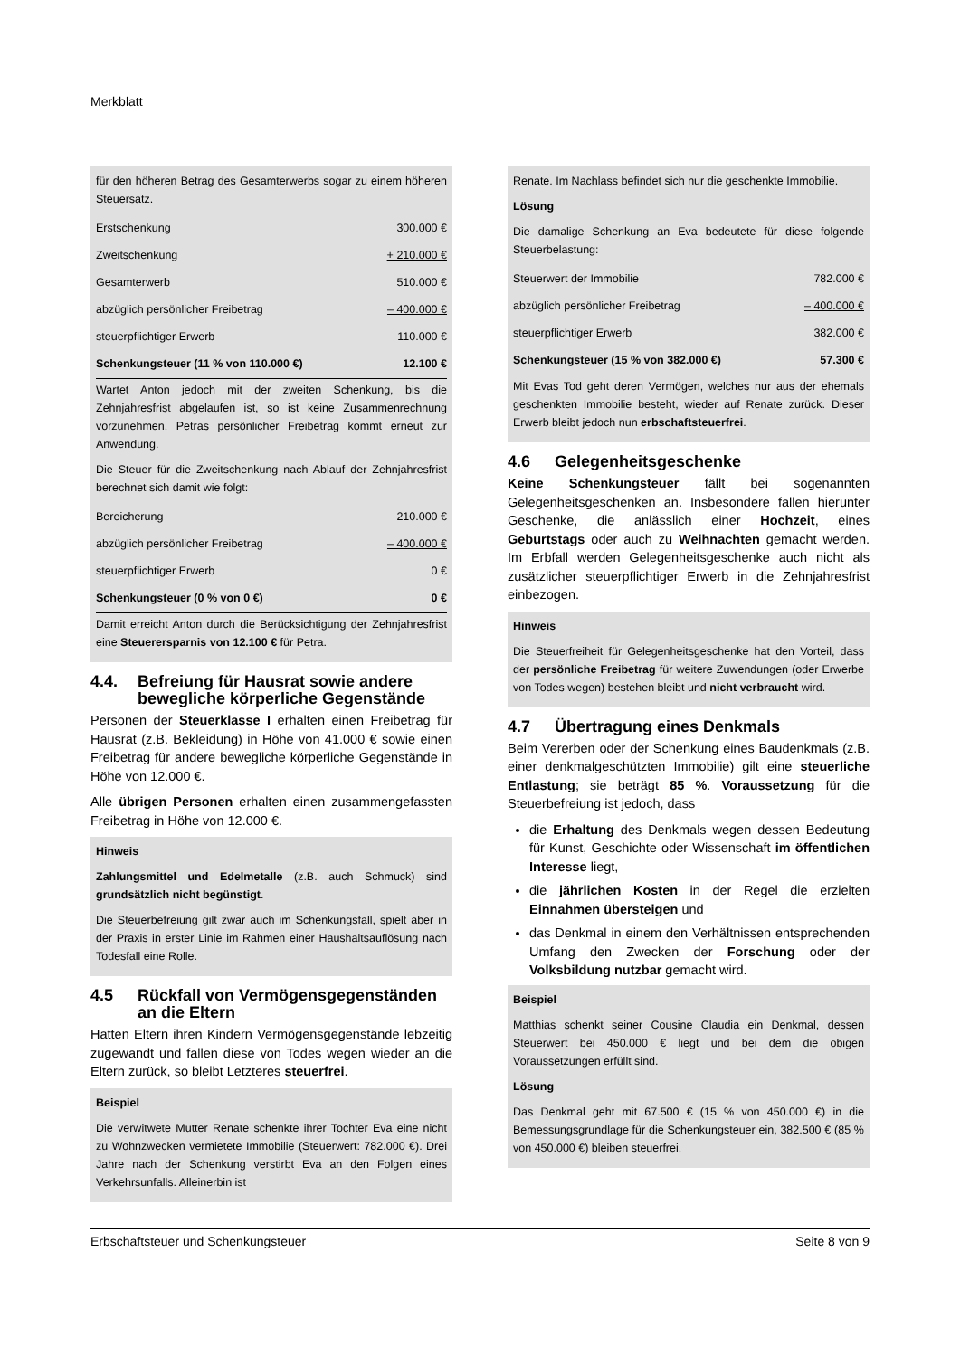Merkblatt
für den höheren Betrag des Gesamterwerbs sogar zu einem höheren Steuersatz.
| Erstschenkung | 300.000 € |
| Zweitschenkung | + 210.000 € |
| Gesamterwerb | 510.000 € |
| abzüglich persönlicher Freibetrag | – 400.000 € |
| steuerpflichtiger Erwerb | 110.000 € |
| Schenkungsteuer (11 % von 110.000 €) | 12.100 € |
Wartet Anton jedoch mit der zweiten Schenkung, bis die Zehnjahresfrist abgelaufen ist, so ist keine Zusammenrechnung vorzunehmen. Petras persönlicher Freibetrag kommt erneut zur Anwendung.
Die Steuer für die Zweitschenkung nach Ablauf der Zehnjahresfrist berechnet sich damit wie folgt:
| Bereicherung | 210.000 € |
| abzüglich persönlicher Freibetrag | – 400.000 € |
| steuerpflichtiger Erwerb | 0 € |
| Schenkungsteuer (0 % von 0 €) | 0 € |
Damit erreicht Anton durch die Berücksichtigung der Zehnjahresfrist eine Steuerersparnis von 12.100 € für Petra.
4.4. Befreiung für Hausrat sowie andere bewegliche körperliche Gegenstände
Personen der Steuerklasse I erhalten einen Freibetrag für Hausrat (z.B. Bekleidung) in Höhe von 41.000 € sowie einen Freibetrag für andere bewegliche körperliche Gegenstände in Höhe von 12.000 €.
Alle übrigen Personen erhalten einen zusammengefassten Freibetrag in Höhe von 12.000 €.
Hinweis
Zahlungsmittel und Edelmetalle (z.B. auch Schmuck) sind grundsätzlich nicht begünstigt.
Die Steuerbefreiung gilt zwar auch im Schenkungsfall, spielt aber in der Praxis in erster Linie im Rahmen einer Haushaltsauflösung nach Todesfall eine Rolle.
4.5 Rückfall von Vermögensgegenständen an die Eltern
Hatten Eltern ihren Kindern Vermögensgegenstände lebzeitig zugewandt und fallen diese von Todes wegen wieder an die Eltern zurück, so bleibt Letzteres steuerfrei.
Beispiel
Die verwitwete Mutter Renate schenkte ihrer Tochter Eva eine nicht zu Wohnzwecken vermietete Immobilie (Steuerwert: 782.000 €). Drei Jahre nach der Schenkung verstirbt Eva an den Folgen eines Verkehrsunfalls. Alleinerbin ist
Renate. Im Nachlass befindet sich nur die geschenkte Immobilie.
Lösung
Die damalige Schenkung an Eva bedeutete für diese folgende Steuerbelastung:
| Steuerwert der Immobilie | 782.000 € |
| abzüglich persönlicher Freibetrag | – 400.000 € |
| steuerpflichtiger Erwerb | 382.000 € |
| Schenkungsteuer (15 % von 382.000 €) | 57.300 € |
Mit Evas Tod geht deren Vermögen, welches nur aus der ehemals geschenkten Immobilie besteht, wieder auf Renate zurück. Dieser Erwerb bleibt jedoch nun erbschaftsteuerfrei.
4.6 Gelegenheitsgeschenke
Keine Schenkungsteuer fällt bei sogenannten Gelegenheitsgeschenken an. Insbesondere fallen hierunter Geschenke, die anlässlich einer Hochzeit, eines Geburtstags oder auch zu Weihnachten gemacht werden. Im Erbfall werden Gelegenheitsgeschenke auch nicht als zusätzlicher steuerpflichtiger Erwerb in die Zehnjahresfrist einbezogen.
Hinweis
Die Steuerfreiheit für Gelegenheitsgeschenke hat den Vorteil, dass der persönliche Freibetrag für weitere Zuwendungen (oder Erwerbe von Todes wegen) bestehen bleibt und nicht verbraucht wird.
4.7 Übertragung eines Denkmals
Beim Vererben oder der Schenkung eines Baudenkmals (z.B. einer denkmalgeschützten Immobilie) gilt eine steuerliche Entlastung; sie beträgt 85 %. Voraussetzung für die Steuerbefreiung ist jedoch, dass
die Erhaltung des Denkmals wegen dessen Bedeutung für Kunst, Geschichte oder Wissenschaft im öffentlichen Interesse liegt,
die jährlichen Kosten in der Regel die erzielten Einnahmen übersteigen und
das Denkmal in einem den Verhältnissen entsprechenden Umfang den Zwecken der Forschung oder der Volksbildung nutzbar gemacht wird.
Beispiel
Matthias schenkt seiner Cousine Claudia ein Denkmal, dessen Steuerwert bei 450.000 € liegt und bei dem die obigen Voraussetzungen erfüllt sind.
Lösung
Das Denkmal geht mit 67.500 € (15 % von 450.000 €) in die Bemessungsgrundlage für die Schenkungsteuer ein, 382.500 € (85 % von 450.000 €) bleiben steuerfrei.
Erbschaftsteuer und Schenkungsteuer Seite 8 von 9